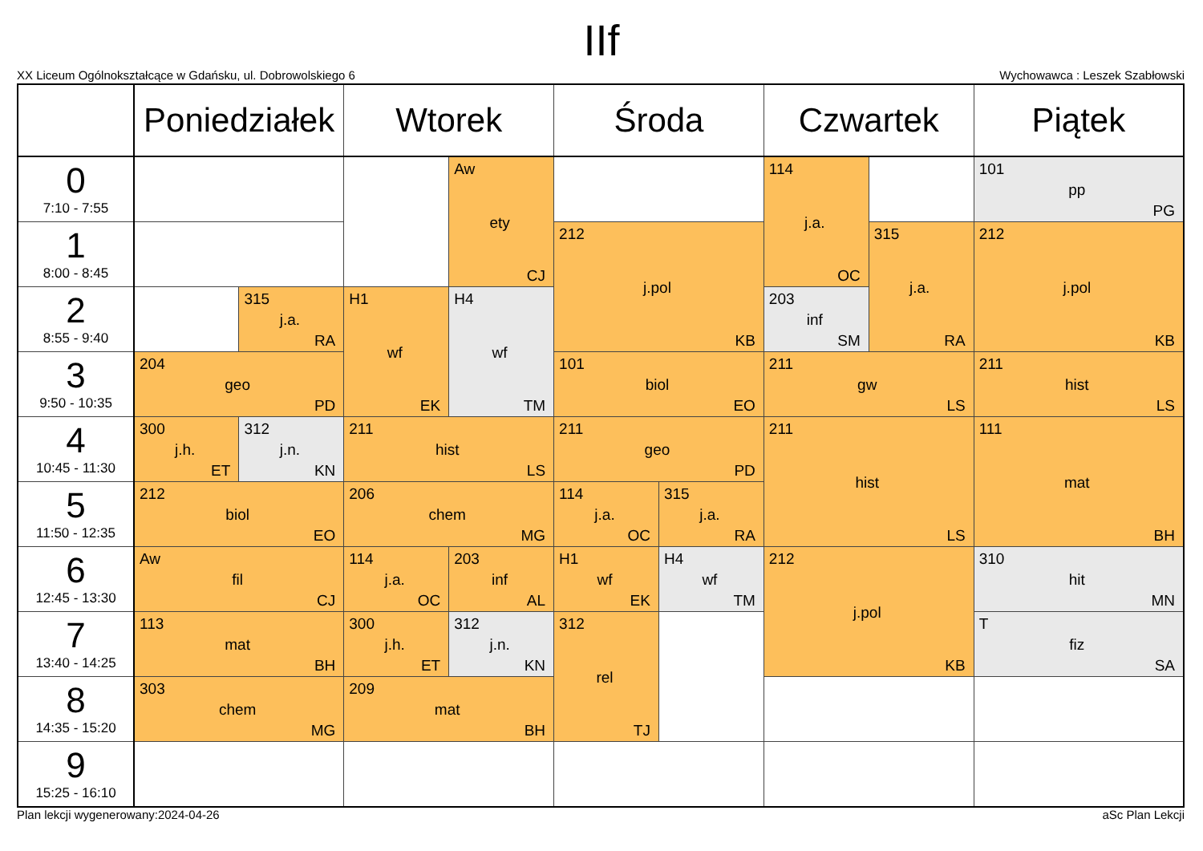IIf
XX Liceum Ogólnokształcące w Gdańsku, ul. Dobrowolskiego 6 Wychowawca : Leszek Szabłowski
| | Poniedziałek | | Wtorek | | Środa | | Czwartek | | Piątek |
| --- | --- | --- | --- | --- | --- | --- | --- | --- | --- |
| 0 7:10 - 7:55 | | | | Aw ety CJ | | | 114 j.a. OC | | 101 pp PG |
| 1 8:00 - 8:45 | | | | | 212 j.pol KB | | | 315 j.a. RA | 212 j.pol KB |
| 2 8:55 - 9:40 | | 315 j.a. RA | H1 wf EK | H4 wf TM | | | 203 inf SM | | |
| 3 9:50 - 10:35 | 204 geo PD | | | | 101 biol EO | | 211 gw LS | | 211 hist LS |
| 4 10:45 - 11:30 | 300 j.h. ET | 312 j.n. KN | 211 hist LS | | 211 geo PD | | 211 hist LS | | 111 mat BH |
| 5 11:50 - 12:35 | 212 biol EO | | 206 chem MG | | 114 j.a. OC | 315 j.a. RA | | | |
| 6 12:45 - 13:30 | Aw fil CJ | | 114 j.a. OC | 203 inf AL | H1 wf EK | H4 wf TM | 212 j.pol KB | | 310 hit MN |
| 7 13:40 - 14:25 | 113 mat BH | | 300 j.h. ET | 312 j.n. KN | 312 rel TJ | | | | T fiz SA |
| 8 14:35 - 15:20 | 303 chem MG | | 209 mat BH | | | | | | |
| 9 15:25 - 16:10 | | | | | | | | | |
Plan lekcji wygenerowany:2024-04-26 aSc Plan Lekcji